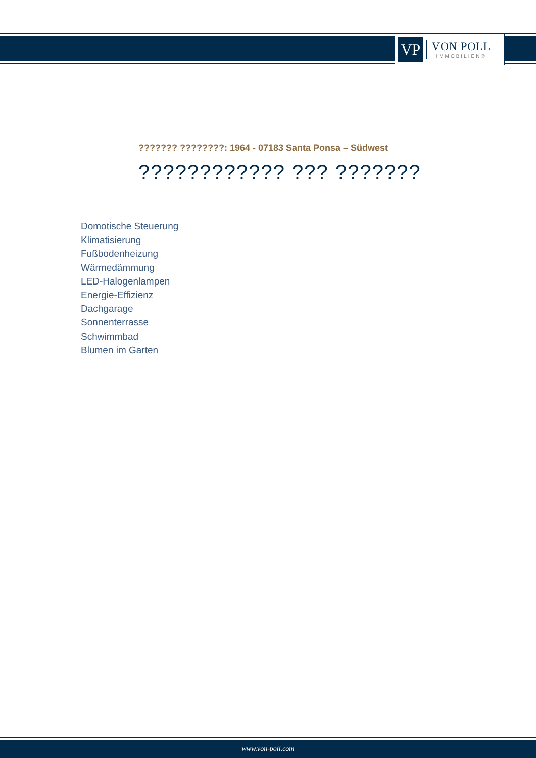VP
VON POLL
IMMOBILIEN®
??????? ????????: 1964 - 07183 Santa Ponsa – Südwest
???????????? ??? ???????
Domotische Steuerung
Klimatisierung
Fußbodenheizung
Wärmedämmung
LED-Halogenlampen
Energie-Effizienz
Dachgarage
Sonnenterrasse
Schwimmbad
Blumen im Garten
www.von-poll.com